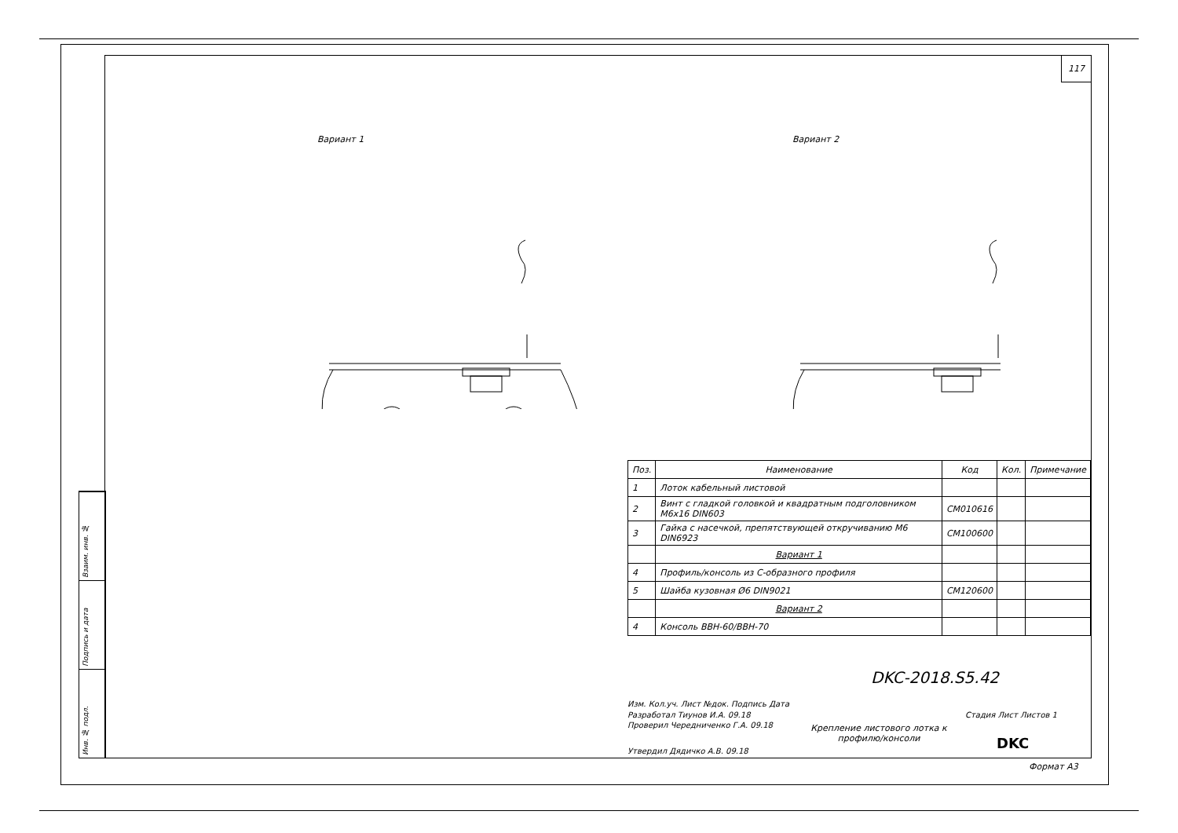117
Вариант 1 Вариант 2
| Поз. | Наименование | Код | Кол. | Примечание |
| --- | --- | --- | --- | --- |
| 1 | Лоток кабельный листовой | | | |
| 2 | Винт с гладкой головкой и квадратным подголовником М6х16 DIN603 | CM010616 | | |
| 3 | Гайка с насечкой, препятствующей откручиванию М6 DIN6923 | CM100600 | | |
| | Вариант 1 | | | |
| 4 | Профиль/консоль из С-образного профиля | | | |
| 5 | Шайба кузовная Ø6 DIN9021 | CM120600 | | |
| | Вариант 2 | | | |
| 4 | Консоль ВВН-60/ВВН-70 | | | |
DKC-2018.S5.42
Изм. Кол.уч. Лист №док. Подпись Дата
Разработал Тиунов И.А. 09.18
Проверил Чередниченко Г.А. 09.18
Утвердил Дядичко А.В. 09.18
Стадия Лист Листов 1
Крепление листового лотка к профилю/консоли
DKC
Формат А3
Взаим. инв. №
Подпись и дата
Инв. № подл.